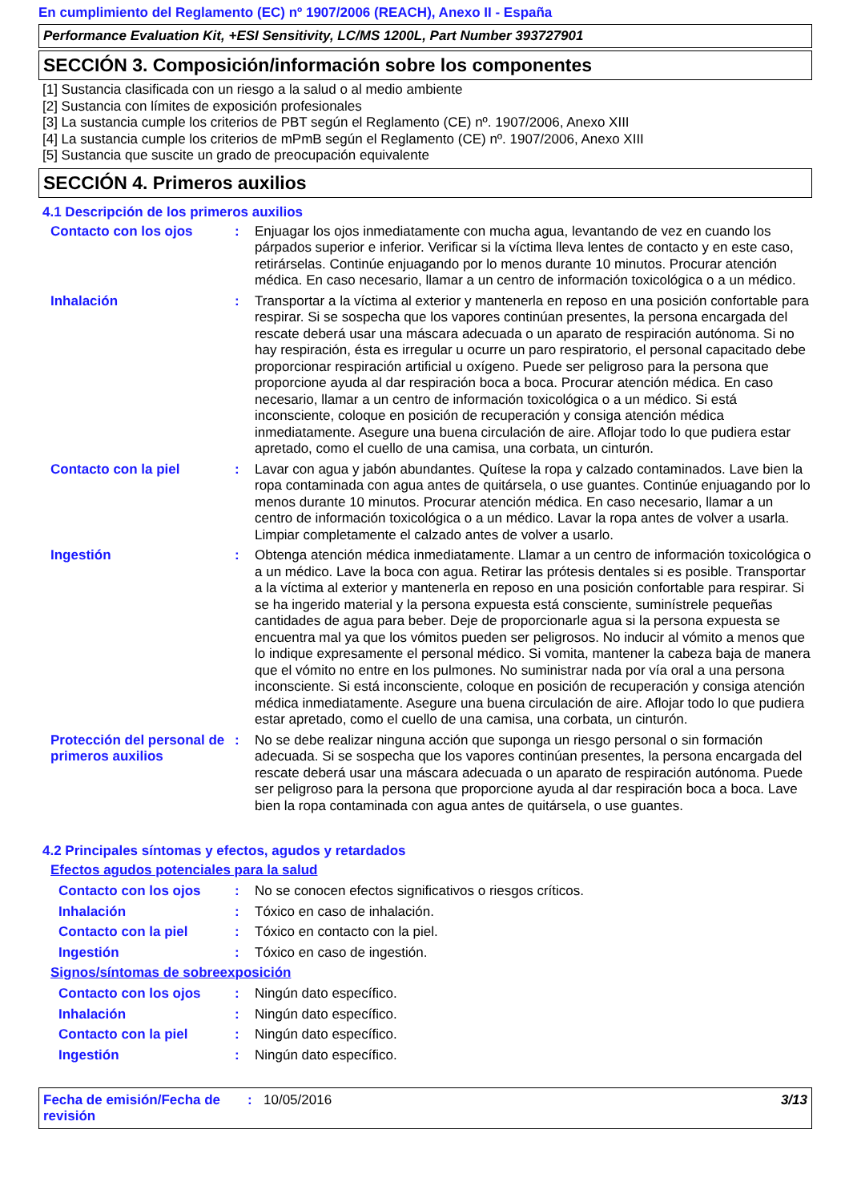En cumplimiento del Reglamento (EC) nº 1907/2006 (REACH), Anexo II - España
Performance Evaluation Kit, +ESI Sensitivity, LC/MS 1200L, Part Number 393727901
SECCIÓN 3. Composición/información sobre los componentes
[1] Sustancia clasificada con un riesgo a la salud o al medio ambiente
[2] Sustancia con límites de exposición profesionales
[3] La sustancia cumple los criterios de PBT según el Reglamento (CE) nº. 1907/2006, Anexo XIII
[4] La sustancia cumple los criterios de mPmB según el Reglamento (CE) nº. 1907/2006, Anexo XIII
[5] Sustancia que suscite un grado de preocupación equivalente
SECCIÓN 4. Primeros auxilios
4.1 Descripción de los primeros auxilios
Contacto con los ojos : Enjuagar los ojos inmediatamente con mucha agua, levantando de vez en cuando los párpados superior e inferior. Verificar si la víctima lleva lentes de contacto y en este caso, retirárselas. Continúe enjuagando por lo menos durante 10 minutos. Procurar atención médica. En caso necesario, llamar a un centro de información toxicológica o a un médico.
Inhalación : Transportar a la víctima al exterior y mantenerla en reposo en una posición confortable para respirar. Si se sospecha que los vapores continúan presentes, la persona encargada del rescate deberá usar una máscara adecuada o un aparato de respiración autónoma. Si no hay respiración, ésta es irregular u ocurre un paro respiratorio, el personal capacitado debe proporcionar respiración artificial u oxígeno. Puede ser peligroso para la persona que proporcione ayuda al dar respiración boca a boca. Procurar atención médica. En caso necesario, llamar a un centro de información toxicológica o a un médico. Si está inconsciente, coloque en posición de recuperación y consiga atención médica inmediatamente. Asegure una buena circulación de aire. Aflojar todo lo que pudiera estar apretado, como el cuello de una camisa, una corbata, un cinturón.
Contacto con la piel : Lavar con agua y jabón abundantes. Quítese la ropa y calzado contaminados. Lave bien la ropa contaminada con agua antes de quitársela, o use guantes. Continúe enjuagando por lo menos durante 10 minutos. Procurar atención médica. En caso necesario, llamar a un centro de información toxicológica o a un médico. Lavar la ropa antes de volver a usarla. Limpiar completamente el calzado antes de volver a usarlo.
Ingestión : Obtenga atención médica inmediatamente. Llamar a un centro de información toxicológica o a un médico. Lave la boca con agua. Retirar las prótesis dentales si es posible. Transportar a la víctima al exterior y mantenerla en reposo en una posición confortable para respirar. Si se ha ingerido material y la persona expuesta está consciente, suminístrele pequeñas cantidades de agua para beber. Deje de proporcionarle agua si la persona expuesta se encuentra mal ya que los vómitos pueden ser peligrosos. No inducir al vómito a menos que lo indique expresamente el personal médico. Si vomita, mantener la cabeza baja de manera que el vómito no entre en los pulmones. No suministrar nada por vía oral a una persona inconsciente. Si está inconsciente, coloque en posición de recuperación y consiga atención médica inmediatamente. Asegure una buena circulación de aire. Aflojar todo lo que pudiera estar apretado, como el cuello de una camisa, una corbata, un cinturón.
Protección del personal de primeros auxilios
: No se debe realizar ninguna acción que suponga un riesgo personal o sin formación adecuada. Si se sospecha que los vapores continúan presentes, la persona encargada del rescate deberá usar una máscara adecuada o un aparato de respiración autónoma. Puede ser peligroso para la persona que proporcione ayuda al dar respiración boca a boca. Lave bien la ropa contaminada con agua antes de quitársela, o use guantes.
4.2 Principales síntomas y efectos, agudos y retardados
Efectos agudos potenciales para la salud
Contacto con los ojos : No se conocen efectos significativos o riesgos críticos.
Inhalación : Tóxico en caso de inhalación.
Contacto con la piel : Tóxico en contacto con la piel.
Ingestión : Tóxico en caso de ingestión.
Signos/síntomas de sobreexposición
Contacto con los ojos : Ningún dato específico.
Inhalación : Ningún dato específico.
Contacto con la piel : Ningún dato específico.
Ingestión : Ningún dato específico.
Fecha de emisión/Fecha de revisión
: 10/05/2016 3/13